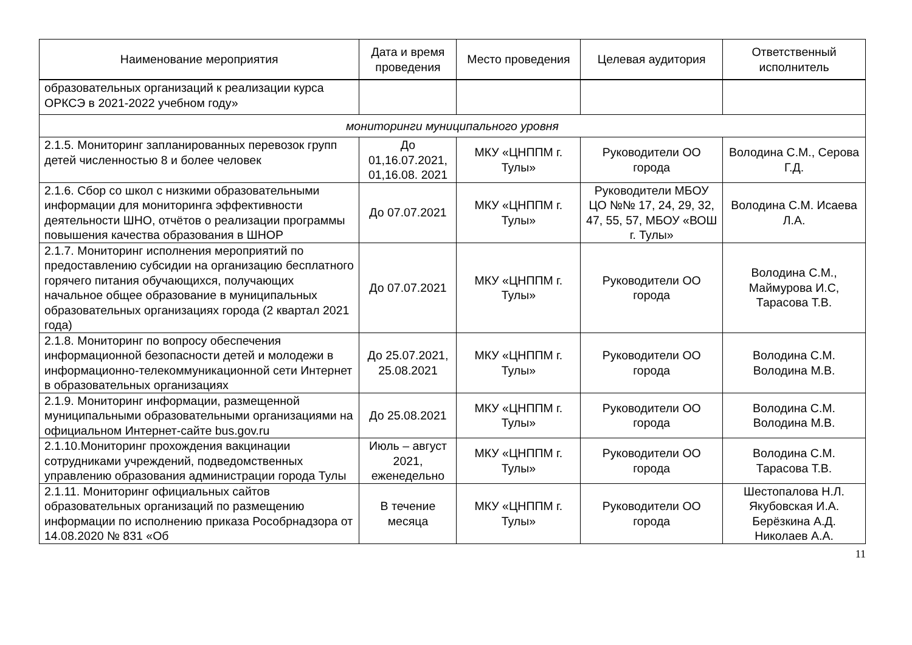| Наименование мероприятия | Дата и время проведения | Место проведения | Целевая аудитория | Ответственный исполнитель |
| --- | --- | --- | --- | --- |
| образовательных организаций к реализации курса ОРКСЭ в 2021-2022 учебном году» | | | | |
| мониторинги муниципального уровня | | | | |
| 2.1.5. Мониторинг запланированных перевозок групп детей численностью 8 и более человек | До 01,16.07.2021, 01,16.08. 2021 | МКУ «ЦНППМ г. Тулы» | Руководители ОО города | Володина С.М., Серова Г.Д. |
| 2.1.6. Сбор со школ с низкими образовательными информации для мониторинга эффективности деятельности ШНО, отчётов о реализации программы повышения качества образования в ШНОР | До 07.07.2021 | МКУ «ЦНППМ г. Тулы» | Руководители МБОУ ЦО №№ 17, 24, 29, 32, 47, 55, 57, МБОУ «ВОШ г. Тулы» | Володина С.М. Исаева Л.А. |
| 2.1.7. Мониторинг исполнения мероприятий по предоставлению субсидии на организацию бесплатного горячего питания обучающихся, получающих начальное общее образование в муниципальных образовательных организациях города (2 квартал 2021 года) | До 07.07.2021 | МКУ «ЦНППМ г. Тулы» | Руководители ОО города | Володина С.М., Маймурова И.С, Тарасова Т.В. |
| 2.1.8. Мониторинг по вопросу обеспечения информационной безопасности детей и молодежи в информационно-телекоммуникационной сети Интернет в образовательных организациях | До 25.07.2021, 25.08.2021 | МКУ «ЦНППМ г. Тулы» | Руководители ОО города | Володина С.М. Володина М.В. |
| 2.1.9. Мониторинг информации, размещенной муниципальными образовательными организациями на официальном Интернет-сайте bus.gov.ru | До 25.08.2021 | МКУ «ЦНППМ г. Тулы» | Руководители ОО города | Володина С.М. Володина М.В. |
| 2.1.10.Мониторинг прохождения вакцинации сотрудниками учреждений, подведомственных управлению образования администрации города Тулы | Июль – август 2021, еженедельно | МКУ «ЦНППМ г. Тулы» | Руководители ОО города | Володина С.М. Тарасова Т.В. |
| 2.1.11. Мониторинг официальных сайтов образовательных организаций по размещению информации по исполнению приказа Рособрнадзора от 14.08.2020 № 831 «Об | В течение месяца | МКУ «ЦНППМ г. Тулы» | Руководители ОО города | Шестопалова Н.Л. Якубовская И.А. Берёзкина А.Д. Николаев А.А. |
11